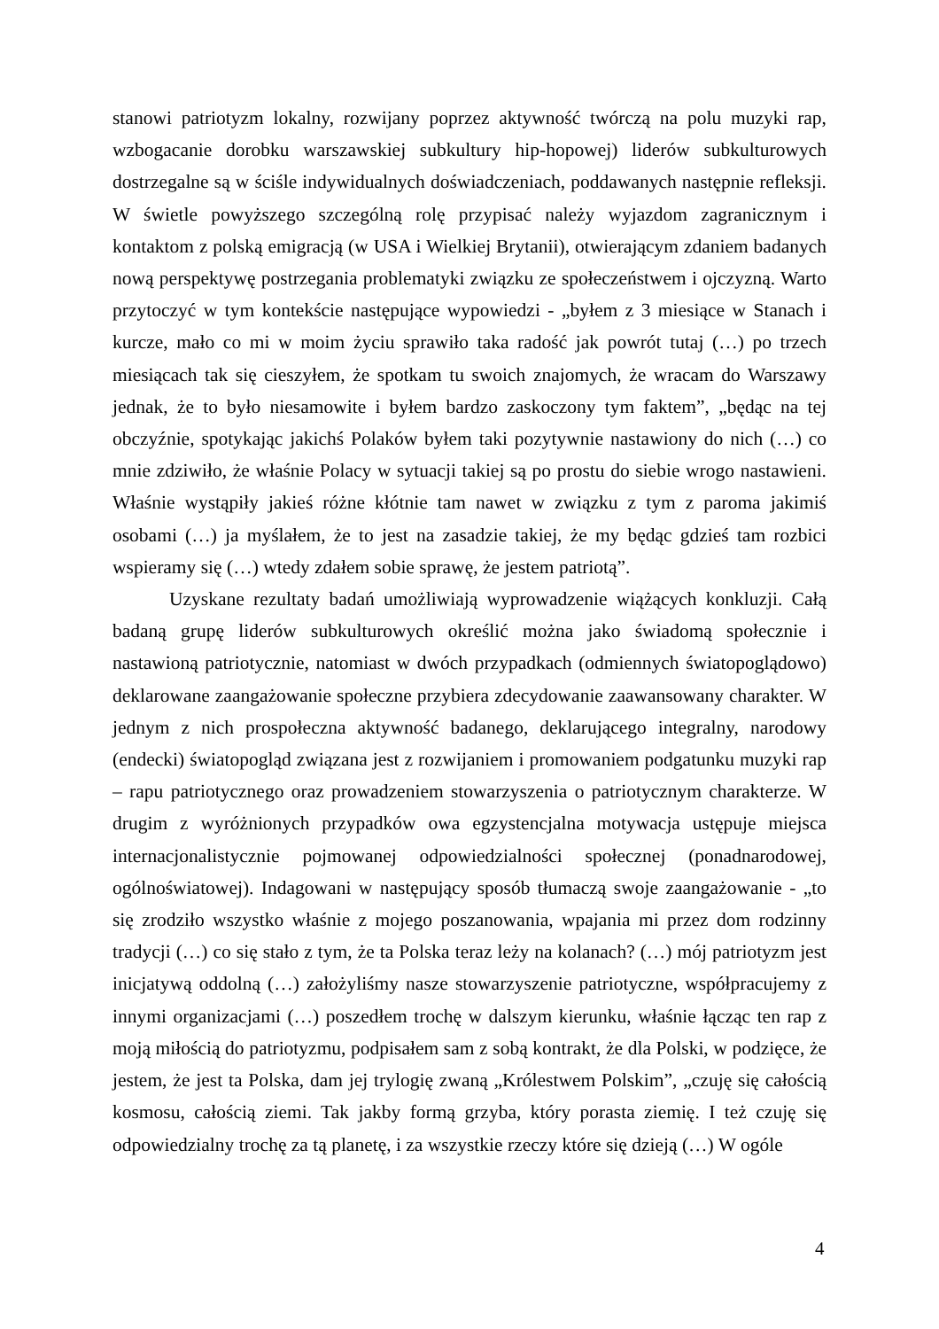stanowi patriotyzm lokalny, rozwijany poprzez aktywność twórczą na polu muzyki rap, wzbogacanie dorobku warszawskiej subkultury hip-hopowej) liderów subkulturowych dostrzegalne są w ściśle indywidualnych doświadczeniach, poddawanych następnie refleksji. W świetle powyższego szczególną rolę przypisać należy wyjazdom zagranicznym i kontaktom z polską emigracją (w USA i Wielkiej Brytanii), otwierającym zdaniem badanych nową perspektywę postrzegania problematyki związku ze społeczeństwem i ojczyzną. Warto przytoczyć w tym kontekście następujące wypowiedzi - „byłem z 3 miesiące w Stanach i kurcze, mało co mi w moim życiu sprawiło taka radość jak powrót tutaj (…) po trzech miesiącach tak się cieszyłem, że spotkam tu swoich znajomych, że wracam do Warszawy jednak, że to było niesamowite i byłem bardzo zaskoczony tym faktem”, „będąc na tej obczyźnie, spotykając jakichś Polaków byłem taki pozytywnie nastawiony do nich (…) co mnie zdziwiło, że właśnie Polacy w sytuacji takiej są po prostu do siebie wrogo nastawieni. Właśnie wystąpiły jakieś różne kłótnie tam nawet w związku z tym z paroma jakimiś osobami (…) ja myślałem, że to jest na zasadzie takiej, że my będąc gdzieś tam rozbici wspieramy się (…) wtedy zdałem sobie sprawę, że jestem patriotą”.
Uzyskane rezultaty badań umożliwiają wyprowadzenie wiążących konkluzji. Całą badaną grupę liderów subkulturowych określić można jako świadomą społecznie i nastawioną patriotycznie, natomiast w dwóch przypadkach (odmiennych światopoglądowo) deklarowane zaangażowanie społeczne przybiera zdecydowanie zaawansowany charakter. W jednym z nich prospołeczna aktywność badanego, deklarującego integralny, narodowy (endecki) światopogląd związana jest z rozwijaniem i promowaniem podgatunku muzyki rap – rapu patriotycznego oraz prowadzeniem stowarzyszenia o patriotycznym charakterze. W drugim z wyróżnionych przypadków owa egzystencjalna motywacja ustępuje miejsca internacjonalistycznie pojmowanej odpowiedzialności społecznej (ponadnarodowej, ogólnoświatowej). Indagowani w następujący sposób tłumaczą swoje zaangażowanie - „to się zrodziło wszystko właśnie z mojego poszanowania, wpajania mi przez dom rodzinny tradycji (…) co się stało z tym, że ta Polska teraz leży na kolanach? (…) mój patriotyzm jest inicjatywą oddolną (…) założyliśmy nasze stowarzyszenie patriotyczne, współpracujemy z innymi organizacjami (…) poszedłem trochę w dalszym kierunku, właśnie łącząc ten rap z moją miłością do patriotyzmu, podpisałem sam z sobą kontrakt, że dla Polski, w podzięce, że jestem, że jest ta Polska, dam jej trylogię zwaną „Królestwem Polskim”, „czuję się całością kosmosu, całością ziemi. Tak jakby formą grzyba, który porasta ziemię. I też czuję się odpowiedzialny trochę za tą planetę, i za wszystkie rzeczy które się dzieją (…) W ogóle
4